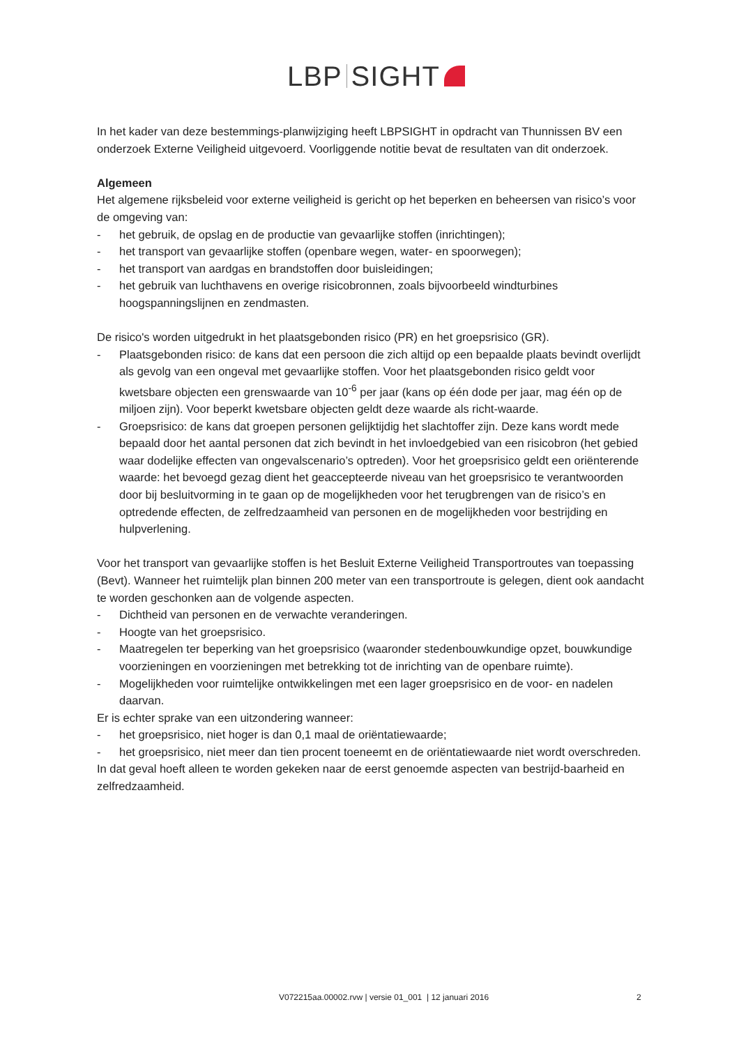LBP SIGHT
In het kader van deze bestemmings-planwijziging heeft LBPSIGHT in opdracht van Thunnissen BV een onderzoek Externe Veiligheid uitgevoerd. Voorliggende notitie bevat de resultaten van dit onderzoek.
Algemeen
Het algemene rijksbeleid voor externe veiligheid is gericht op het beperken en beheersen van risico’s voor de omgeving van:
- het gebruik, de opslag en de productie van gevaarlijke stoffen (inrichtingen);
- het transport van gevaarlijke stoffen (openbare wegen, water- en spoorwegen);
- het transport van aardgas en brandstoffen door buisleidingen;
- het gebruik van luchthavens en overige risicobronnen, zoals bijvoorbeeld windturbines hoogspanningslijnen en zendmasten.
De risico's worden uitgedrukt in het plaatsgebonden risico (PR) en het groepsrisico (GR).
- Plaatsgebonden risico: de kans dat een persoon die zich altijd op een bepaalde plaats bevindt overlijdt als gevolg van een ongeval met gevaarlijke stoffen. Voor het plaatsgebonden risico geldt voor kwetsbare objecten een grenswaarde van 10<sup>-6</sup> per jaar (kans op één dode per jaar, mag één op de miljoen zijn). Voor beperkt kwetsbare objecten geldt deze waarde als richt-waarde.
- Groepsrisico: de kans dat groepen personen gelijktijdig het slachtoffer zijn. Deze kans wordt mede bepaald door het aantal personen dat zich bevindt in het invloedgebied van een risicobron (het gebied waar dodelijke effecten van ongevalscenario’s optreden). Voor het groepsrisico geldt een oriënterende waarde: het bevoegd gezag dient het geaccepteerde niveau van het groepsrisico te verantwoorden door bij besluitvorming in te gaan op de mogelijkheden voor het terugbrengen van de risico’s en optredende effecten, de zelfredzaamheid van personen en de mogelijkheden voor bestrijding en hulpverlening.
Voor het transport van gevaarlijke stoffen is het Besluit Externe Veiligheid Transportroutes van toepassing (Bevt). Wanneer het ruimtelijk plan binnen 200 meter van een transportroute is gelegen, dient ook aandacht te worden geschonken aan de volgende aspecten.
- Dichtheid van personen en de verwachte veranderingen.
- Hoogte van het groepsrisico.
- Maatregelen ter beperking van het groepsrisico (waaronder stedenbouwkundige opzet, bouwkundige voorzieningen en voorzieningen met betrekking tot de inrichting van de openbare ruimte).
- Mogelijkheden voor ruimtelijke ontwikkelingen met een lager groepsrisico en de voor- en nadelen daarvan.
Er is echter sprake van een uitzondering wanneer:
- het groepsrisico, niet hoger is dan 0,1 maal de oriëntatiewaarde;
- het groepsrisico, niet meer dan tien procent toeneemt en de oriëntatiewaarde niet wordt overschreden.
In dat geval hoeft alleen te worden gekeken naar de eerst genoemde aspecten van bestrijd-baarheid en zelfredzaamheid.
V072215aa.00002.rvw | versie 01_001 | 12 januari 2016 2